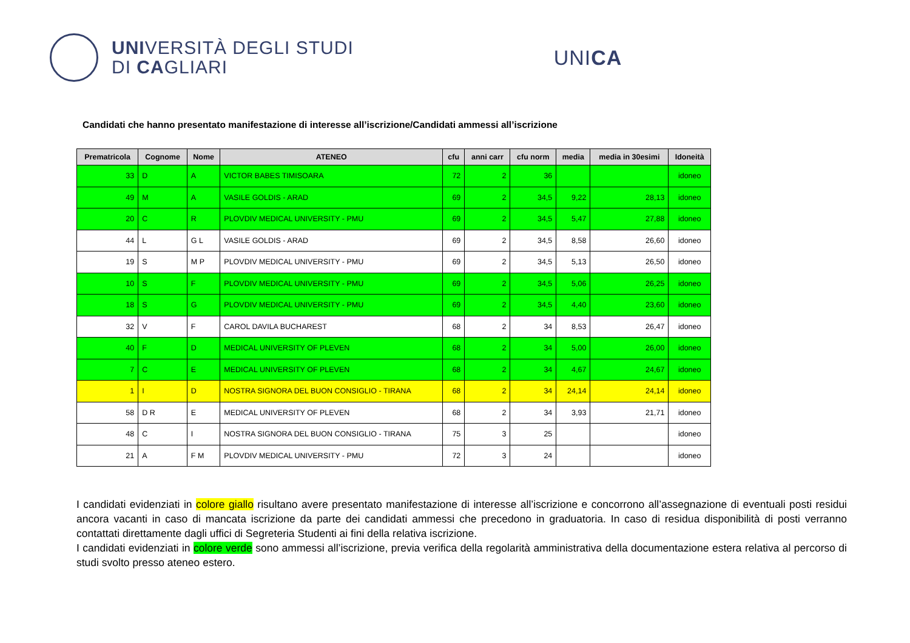UNIVERSITÀ DEGLI STUDI
DI CAGLIARI
UNICA
Candidati che hanno presentato manifestazione di interesse all’iscrizione/Candidati ammessi all’iscrizione
| Prematricola | Cognome | Nome | ATENEO | cfu | anni carr | cfu norm | media | media in 30esimi | Idoneità |
| --- | --- | --- | --- | --- | --- | --- | --- | --- | --- |
| 33 | D | A | VICTOR BABES TIMISOARA | 72 | 2 | 36 | | | idoneo |
| 49 | M | A | VASILE GOLDIS - ARAD | 69 | 2 | 34,5 | 9,22 | 28,13 | idoneo |
| 20 | C | R | PLOVDIV MEDICAL UNIVERSITY - PMU | 69 | 2 | 34,5 | 5,47 | 27,88 | idoneo |
| 44 | L | G L | VASILE GOLDIS - ARAD | 69 | 2 | 34,5 | 8,58 | 26,60 | idoneo |
| 19 | S | M P | PLOVDIV MEDICAL UNIVERSITY - PMU | 69 | 2 | 34,5 | 5,13 | 26,50 | idoneo |
| 10 | S | F | PLOVDIV MEDICAL UNIVERSITY - PMU | 69 | 2 | 34,5 | 5,06 | 26,25 | idoneo |
| 18 | S | G | PLOVDIV MEDICAL UNIVERSITY - PMU | 69 | 2 | 34,5 | 4,40 | 23,60 | idoneo |
| 32 | V | F | CAROL DAVILA BUCHAREST | 68 | 2 | 34 | 8,53 | 26,47 | idoneo |
| 40 | F | D | MEDICAL UNIVERSITY OF PLEVEN | 68 | 2 | 34 | 5,00 | 26,00 | idoneo |
| 7 | C | E | MEDICAL UNIVERSITY OF PLEVEN | 68 | 2 | 34 | 4,67 | 24,67 | idoneo |
| 1 | I | D | NOSTRA SIGNORA DEL BUON CONSIGLIO - TIRANA | 68 | 2 | 34 | 24,14 | 24,14 | idoneo |
| 58 | D R | E | MEDICAL UNIVERSITY OF PLEVEN | 68 | 2 | 34 | 3,93 | 21,71 | idoneo |
| 48 | C | I | NOSTRA SIGNORA DEL BUON CONSIGLIO - TIRANA | 75 | 3 | 25 | | | idoneo |
| 21 | A | F M | PLOVDIV MEDICAL UNIVERSITY - PMU | 72 | 3 | 24 | | | idoneo |
I candidati evidenziati in colore giallo risultano avere presentato manifestazione di interesse all’iscrizione e concorrono all’assegnazione di eventuali posti residui ancora vacanti in caso di mancata iscrizione da parte dei candidati ammessi che precedono in graduatoria. In caso di residua disponibilità di posti verranno contattati direttamente dagli uffici di Segreteria Studenti ai fini della relativa iscrizione.
I candidati evidenziati in colore verde sono ammessi all’iscrizione, previa verifica della regolarità amministrativa della documentazione estera relativa al percorso di studi svolto presso ateneo estero.